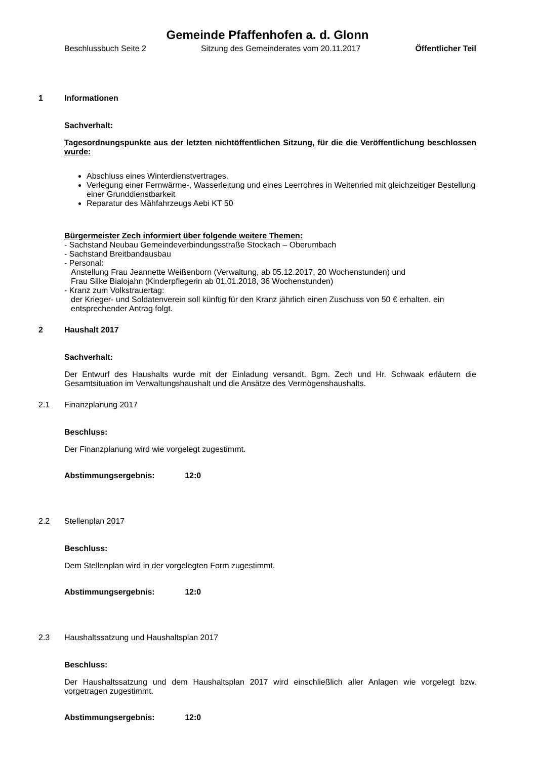Gemeinde Pfaffenhofen a. d. Glonn
Beschlussbuch Seite 2 Sitzung des Gemeinderates vom 20.11.2017 Öffentlicher Teil
1 Informationen
Sachverhalt:
Tagesordnungspunkte aus der letzten nichtöffentlichen Sitzung, für die die Veröffentlichung beschlossen wurde:
Abschluss eines Winterdienstvertrages.
Verlegung einer Fernwärme-, Wasserleitung und eines Leerrohres in Weitenried mit gleichzeitiger Bestellung einer Grunddienstbarkeit
Reparatur des Mähfahrzeugs Aebi KT 50
Bürgermeister Zech informiert über folgende weitere Themen:
- Sachstand Neubau Gemeindeverbindungsstraße Stockach – Oberumbach
- Sachstand Breitbandausbau
- Personal:
Anstellung Frau Jeannette Weißenborn (Verwaltung, ab 05.12.2017, 20 Wochenstunden) und
Frau Silke Bialojahn (Kinderpflegerin ab 01.01.2018, 36 Wochenstunden)
- Kranz zum Volkstrauertag:
der Krieger- und Soldatenverein soll künftig für den Kranz jährlich einen Zuschuss von 50 € erhalten, ein entsprechender Antrag folgt.
2 Haushalt 2017
Sachverhalt:
Der Entwurf des Haushalts wurde mit der Einladung versandt. Bgm. Zech und Hr. Schwaak erläutern die Gesamtsituation im Verwaltungshaushalt und die Ansätze des Vermögenshaushalts.
2.1 Finanzplanung 2017
Beschluss:
Der Finanzplanung wird wie vorgelegt zugestimmt.
Abstimmungsergebnis: 12:0
2.2 Stellenplan 2017
Beschluss:
Dem Stellenplan wird in der vorgelegten Form zugestimmt.
Abstimmungsergebnis: 12:0
2.3 Haushaltssatzung und Haushaltsplan 2017
Beschluss:
Der Haushaltssatzung und dem Haushaltsplan 2017 wird einschließlich aller Anlagen wie vorgelegt bzw. vorgetragen zugestimmt.
Abstimmungsergebnis: 12:0